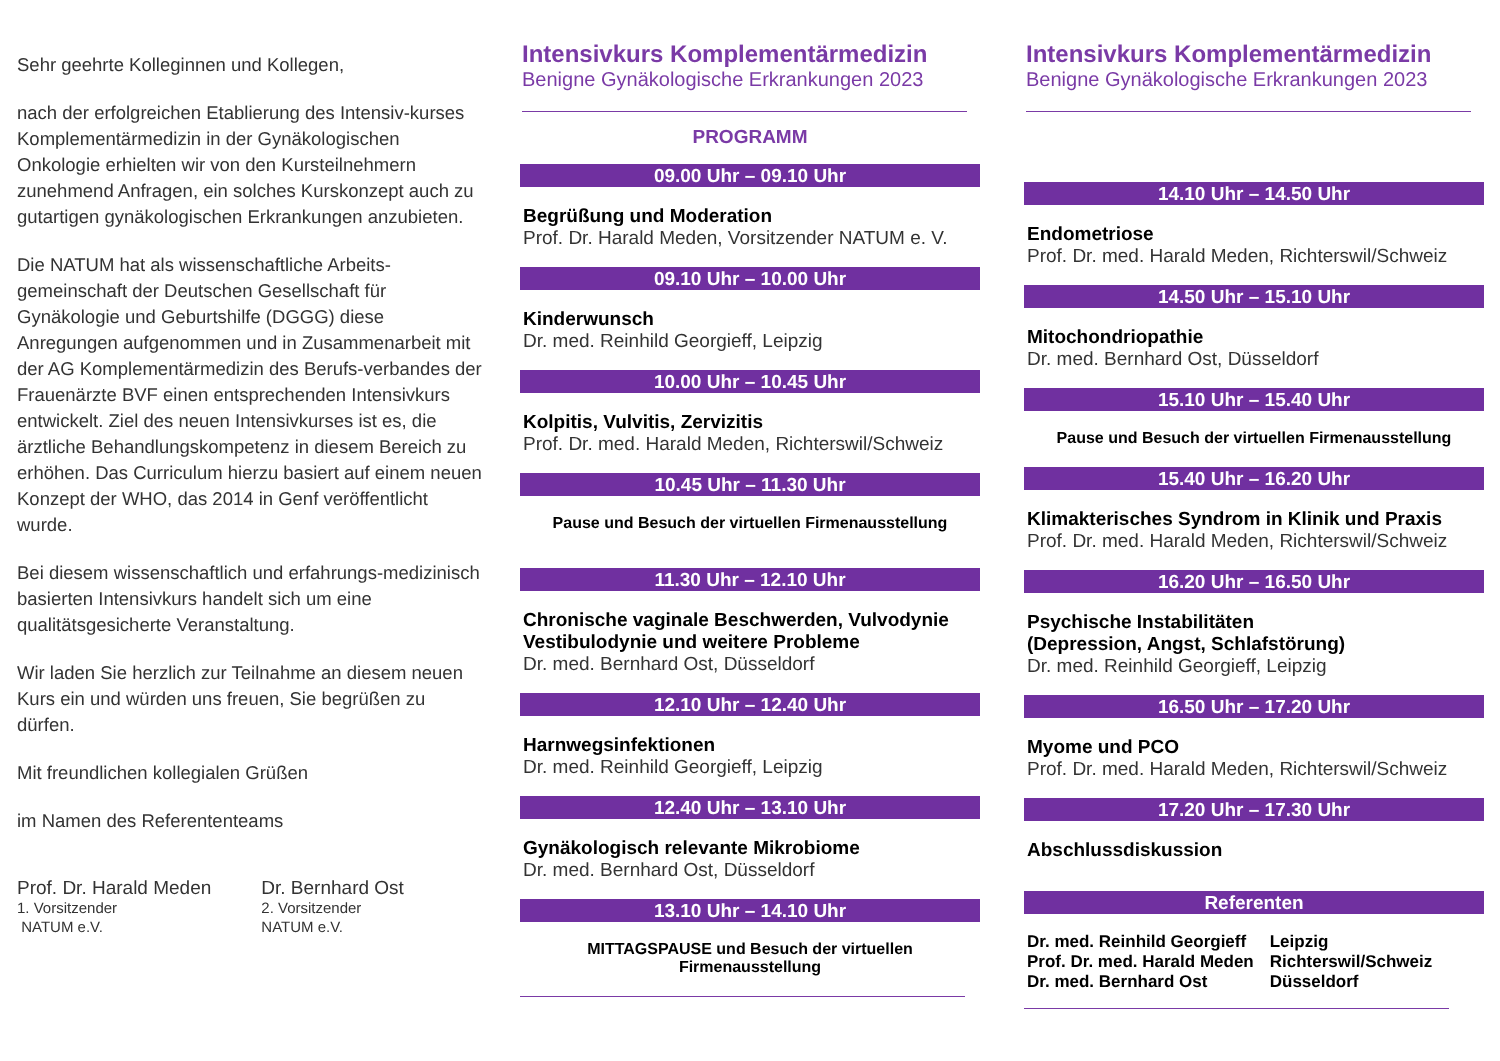Sehr geehrte Kolleginnen und Kollegen,
nach der erfolgreichen Etablierung des Intensiv-kurses Komplementärmedizin in der Gynäkologischen Onkologie erhielten wir von den Kursteilnehmern zunehmend Anfragen, ein solches Kurskonzept auch zu gutartigen gynäkologischen Erkrankungen anzubieten.
Die NATUM hat als wissenschaftliche Arbeits-gemeinschaft der Deutschen Gesellschaft für Gynäkologie und Geburtshilfe (DGGG) diese Anregungen aufgenommen und in Zusammenarbeit mit der AG Komplementärmedizin des Berufs-verbandes der Frauenärzte BVF einen entsprechenden Intensivkurs entwickelt. Ziel des neuen Intensivkurses ist es, die ärztliche Behandlungskompetenz in diesem Bereich zu erhöhen. Das Curriculum hierzu basiert auf einem neuen Konzept der WHO, das 2014 in Genf veröffentlicht wurde.
Bei diesem wissenschaftlich und erfahrungs-medizinisch basierten Intensivkurs handelt sich um eine qualitätsgesicherte Veranstaltung.
Wir laden Sie herzlich zur Teilnahme an diesem neuen Kurs ein und würden uns freuen, Sie begrüßen zu dürfen.
Mit freundlichen kollegialen Grüßen
im Namen des Referententeams
Prof. Dr. Harald Meden
1. Vorsitzender
NATUM e.V.
Dr. Bernhard Ost
2. Vorsitzender
NATUM e.V.
Intensivkurs Komplementärmedizin
Benigne Gynäkologische Erkrankungen 2023
PROGRAMM
09.00 Uhr – 09.10 Uhr
Begrüßung und Moderation
Prof. Dr. Harald Meden, Vorsitzender NATUM e. V.
09.10 Uhr – 10.00 Uhr
Kinderwunsch
Dr. med. Reinhild Georgieff, Leipzig
10.00 Uhr – 10.45 Uhr
Kolpitis, Vulvitis, Zervizitis
Prof. Dr. med. Harald Meden, Richterswil/Schweiz
10.45 Uhr – 11.30 Uhr
Pause und Besuch der virtuellen Firmenausstellung
11.30 Uhr – 12.10 Uhr
Chronische vaginale Beschwerden, Vulvodynie Vestibulodynie und weitere Probleme
Dr. med. Bernhard Ost, Düsseldorf
12.10 Uhr – 12.40 Uhr
Harnwegsinfektionen
Dr. med. Reinhild Georgieff, Leipzig
12.40 Uhr – 13.10 Uhr
Gynäkologisch relevante Mikrobiome
Dr. med. Bernhard Ost, Düsseldorf
13.10 Uhr – 14.10 Uhr
MITTAGSPAUSE und Besuch der virtuellen
Firmenausstellung
Intensivkurs Komplementärmedizin
Benigne Gynäkologische Erkrankungen 2023
14.10 Uhr – 14.50 Uhr
Endometriose
Prof. Dr. med. Harald Meden, Richterswil/Schweiz
14.50 Uhr – 15.10 Uhr
Mitochondriopathie
Dr. med. Bernhard Ost, Düsseldorf
15.10 Uhr – 15.40 Uhr
Pause und Besuch der virtuellen Firmenausstellung
15.40 Uhr – 16.20 Uhr
Klimakterisches Syndrom in Klinik und Praxis
Prof. Dr. med. Harald Meden, Richterswil/Schweiz
16.20 Uhr – 16.50 Uhr
Psychische Instabilitäten
(Depression, Angst, Schlafstörung)
Dr. med. Reinhild Georgieff, Leipzig
16.50 Uhr – 17.20 Uhr
Myome und PCO
Prof. Dr. med. Harald Meden, Richterswil/Schweiz
17.20 Uhr – 17.30 Uhr
Abschlussdiskussion
Referenten
| Dr. med. Reinhild Georgieff | Leipzig |
| Prof. Dr. med. Harald Meden | Richterswil/Schweiz |
| Dr. med. Bernhard Ost | Düsseldorf |